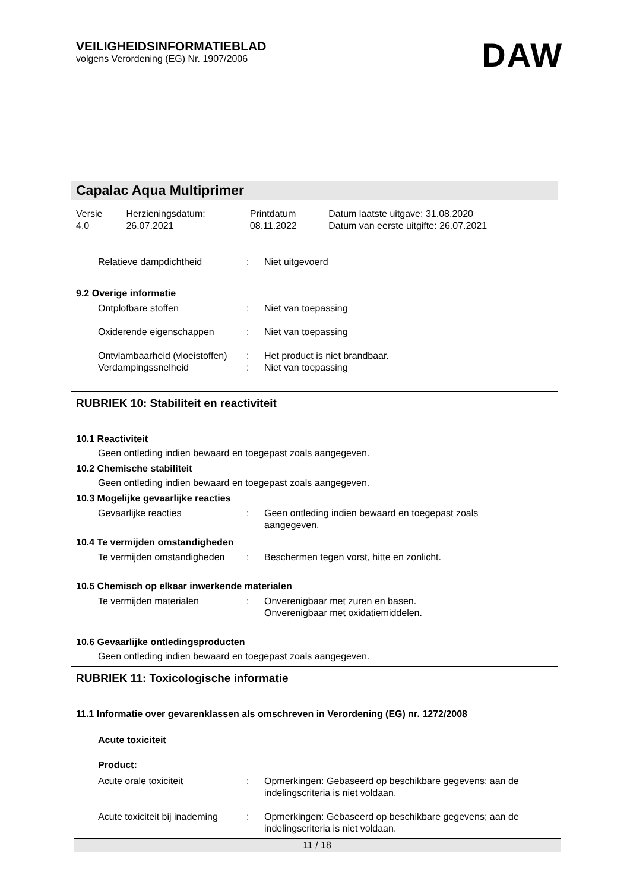VEILIGHEIDSINFORMATIEBLAD
volgens Verordening (EG) Nr. 1907/2006
DAW
Capalac Aqua Multiprimer
| Versie 4.0 | Herzieningsdatum: 26.07.2021 | Printdatum 08.11.2022 | Datum laatste uitgave: 31.08.2020 Datum van eerste uitgifte: 26.07.2021 |
| Relatieve dampdichtheid | : | Niet uitgevoerd |
9.2 Overige informatie
| Ontplofbare stoffen | : | Niet van toepassing |
| Oxiderende eigenschappen | : | Niet van toepassing |
| Ontvlambaarheid (vloeistoffen) | : | Het product is niet brandbaar. |
| Verdampingssnelheid | : | Niet van toepassing |
RUBRIEK 10: Stabiliteit en reactiviteit
10.1 Reactiviteit
Geen ontleding indien bewaard en toegepast zoals aangegeven.
10.2 Chemische stabiliteit
Geen ontleding indien bewaard en toegepast zoals aangegeven.
10.3 Mogelijke gevaarlijke reacties
| Gevaarlijke reacties | : | Geen ontleding indien bewaard en toegepast zoals aangegeven. |
10.4 Te vermijden omstandigheden
| Te vermijden omstandigheden | : | Beschermen tegen vorst, hitte en zonlicht. |
10.5 Chemisch op elkaar inwerkende materialen
| Te vermijden materialen | : | Onverenigbaar met zuren en basen. Onverenigbaar met oxidatiemiddelen. |
10.6 Gevaarlijke ontledingsproducten
Geen ontleding indien bewaard en toegepast zoals aangegeven.
RUBRIEK 11: Toxicologische informatie
11.1 Informatie over gevarenklassen als omschreven in Verordening (EG) nr. 1272/2008
Acute toxiciteit
Product:
| Acute orale toxiciteit | : | Opmerkingen: Gebaseerd op beschikbare gegevens; aan de indelingscriteria is niet voldaan. |
| Acute toxiciteit bij inademing | : | Opmerkingen: Gebaseerd op beschikbare gegevens; aan de indelingscriteria is niet voldaan. |
11 / 18